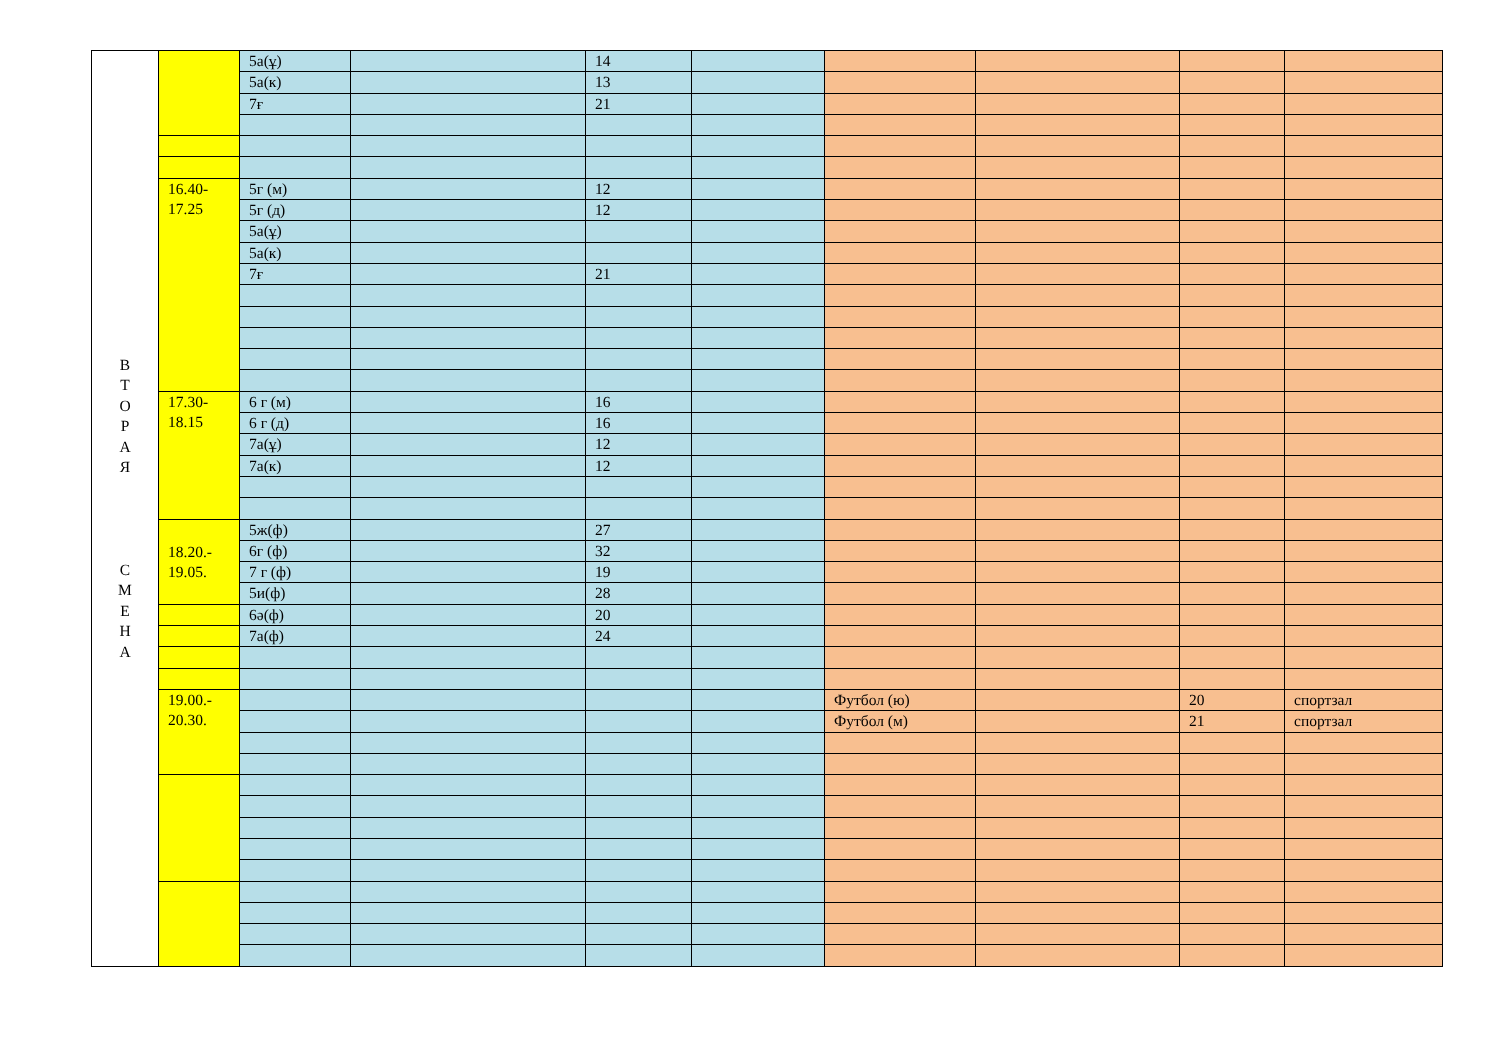| В Т О Р А Я С М Е Н А | | 5а(ұ) | | 14 | | | | | |
| | | 5а(к) | | 13 | | | | | |
| | | 7ғ | | 21 | | | | | |
| | 16.40- 17.25 | 5г (м) | | 12 | | | | | |
| | | 5г (д) | | 12 | | | | | |
| | | 5а(ұ) | | | | | | | |
| | | 5а(к) | | | | | | | |
| | | 7ғ | | 21 | | | | | |
| | 17.30- 18.15 | 6 г (м) | | 16 | | | | | |
| | | 6 г (д) | | 16 | | | | | |
| | | 7а(ұ) | | 12 | | | | | |
| | | 7а(к) | | 12 | | | | | |
| | 18.20.- 19.05. | 5ж(ф) | | 27 | | | | | |
| | | 6г (ф) | | 32 | | | | | |
| | | 7 г (ф) | | 19 | | | | | |
| | | 5и(ф) | | 28 | | | | | |
| | | 6ә(ф) | | 20 | | | | | |
| | | 7а(ф) | | 24 | | | | | |
| | 19.00.- 20.30. | | | | | Футбол (ю) | | 20 | спортзал |
| | | | | | | Футбол (м) | | 21 | спортзал |